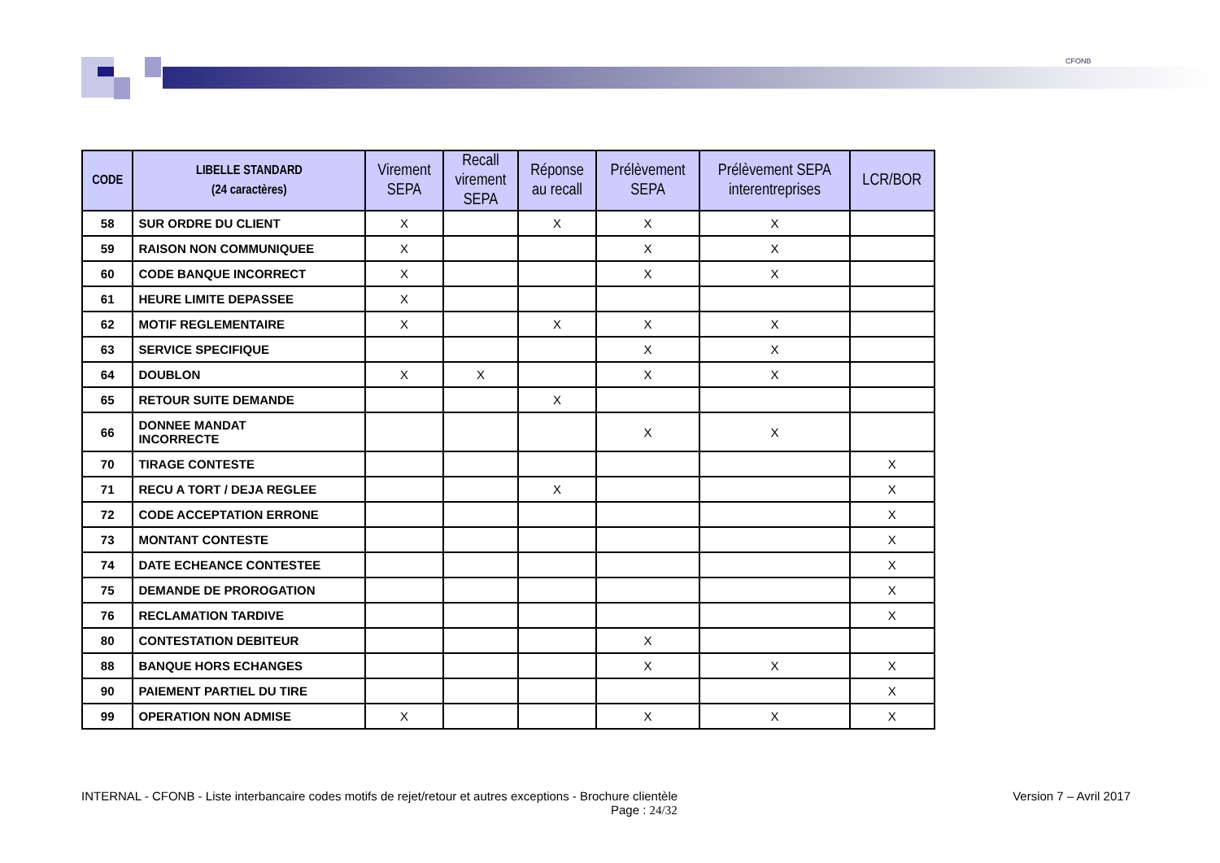CFONB
| CODE | LIBELLE STANDARD (24 caractères) | Virement SEPA | Recall virement SEPA | Réponse au recall | Prélèvement SEPA | Prélèvement SEPA interentreprises | LCR/BOR |
| --- | --- | --- | --- | --- | --- | --- | --- |
| 58 | SUR ORDRE DU CLIENT | X | | X | X | X | |
| 59 | RAISON NON COMMUNIQUEE | X | | | X | X | |
| 60 | CODE BANQUE INCORRECT | X | | | X | X | |
| 61 | HEURE LIMITE DEPASSEE | X | | | | | |
| 62 | MOTIF REGLEMENTAIRE | X | | X | X | X | |
| 63 | SERVICE SPECIFIQUE | | | | X | X | |
| 64 | DOUBLON | X | X | | X | X | |
| 65 | RETOUR SUITE DEMANDE | | | X | | | |
| 66 | DONNEE MANDAT INCORRECTE | | | | X | X | |
| 70 | TIRAGE CONTESTE | | | | | | X |
| 71 | RECU A TORT / DEJA REGLEE | | | X | | | X |
| 72 | CODE ACCEPTATION ERRONE | | | | | | X |
| 73 | MONTANT CONTESTE | | | | | | X |
| 74 | DATE ECHEANCE CONTESTEE | | | | | | X |
| 75 | DEMANDE DE PROROGATION | | | | | | X |
| 76 | RECLAMATION TARDIVE | | | | | | X |
| 80 | CONTESTATION DEBITEUR | | | | X | | |
| 88 | BANQUE HORS ECHANGES | | | | X | X | X |
| 90 | PAIEMENT PARTIEL DU TIRE | | | | | | X |
| 99 | OPERATION NON ADMISE | X | | | X | X | X |
INTERNAL - CFONB - Liste interbancaire codes motifs de rejet/retour et autres exceptions - Brochure clientèle Version 7 – Avril 2017
Page : 24/32